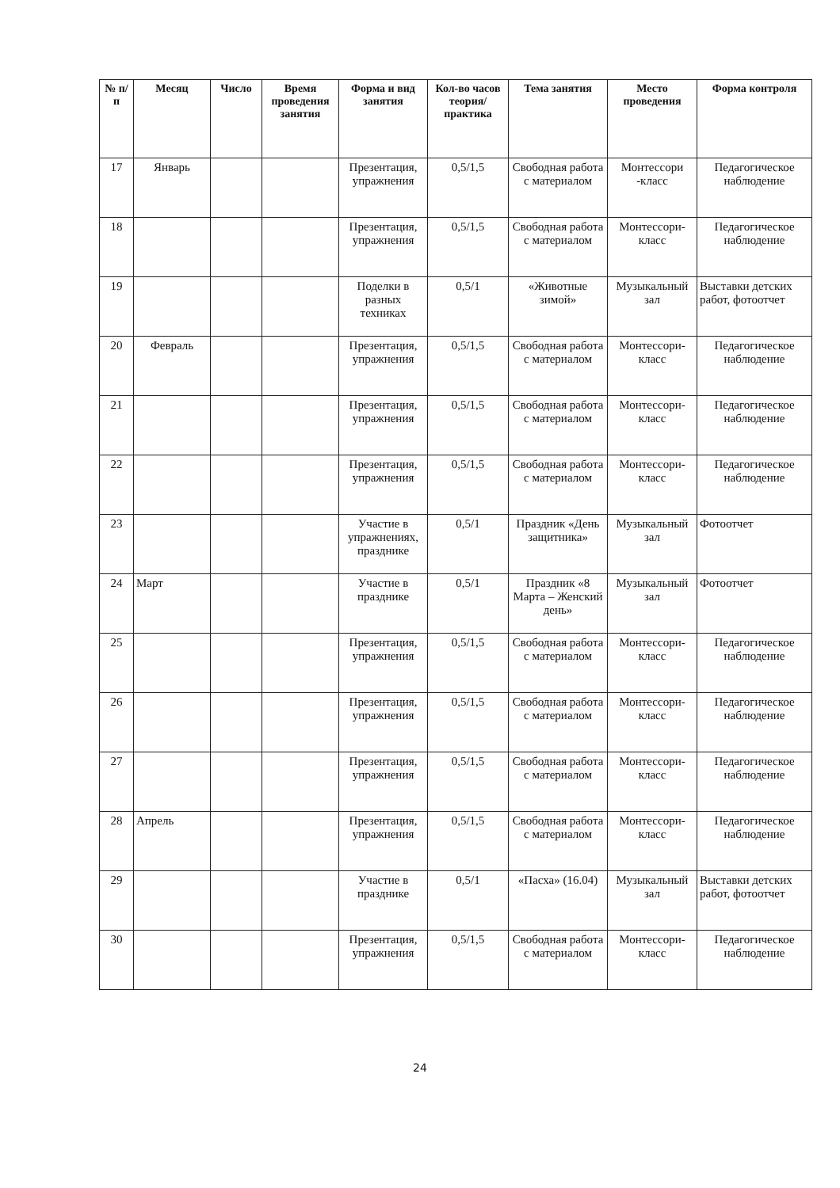| № п/п | Месяц | Число | Время проведения занятия | Форма и вид занятия | Кол-во часов теория/ практика | Тема занятия | Место проведения | Форма контроля |
| --- | --- | --- | --- | --- | --- | --- | --- | --- |
| 17 | Январь | | | Презентация, упражнения | 0,5/1,5 | Свободная работа с материалом | Монтессори -класс | Педагогическое наблюдение |
| 18 | | | | Презентация, упражнения | 0,5/1,5 | Свободная работа с материалом | Монтессори-класс | Педагогическое наблюдение |
| 19 | | | | Поделки в разных техниках | 0,5/1 | «Животные зимой» | Музыкальный зал | Выставки детских работ, фотоотчет |
| 20 | Февраль | | | Презентация, упражнения | 0,5/1,5 | Свободная работа с материалом | Монтессори-класс | Педагогическое наблюдение |
| 21 | | | | Презентация, упражнения | 0,5/1,5 | Свободная работа с материалом | Монтессори-класс | Педагогическое наблюдение |
| 22 | | | | Презентация, упражнения | 0,5/1,5 | Свободная работа с материалом | Монтессори-класс | Педагогическое наблюдение |
| 23 | | | | Участие в упражнениях, празднике | 0,5/1 | Праздник «День защитника» | Музыкальный зал | Фотоотчет |
| 24 | Март | | | Участие в празднике | 0,5/1 | Праздник «8 Марта – Женский день» | Музыкальный зал | Фотоотчет |
| 25 | | | | Презентация, упражнения | 0,5/1,5 | Свободная работа с материалом | Монтессори-класс | Педагогическое наблюдение |
| 26 | | | | Презентация, упражнения | 0,5/1,5 | Свободная работа с материалом | Монтессори-класс | Педагогическое наблюдение |
| 27 | | | | Презентация, упражнения | 0,5/1,5 | Свободная работа с материалом | Монтессори-класс | Педагогическое наблюдение |
| 28 | Апрель | | | Презентация, упражнения | 0,5/1,5 | Свободная работа с материалом | Монтессори-класс | Педагогическое наблюдение |
| 29 | | | | Участие в празднике | 0,5/1 | «Пасха» (16.04) | Музыкальный зал | Выставки детских работ, фотоотчет |
| 30 | | | | Презентация, упражнения | 0,5/1,5 | Свободная работа с материалом | Монтессори-класс | Педагогическое наблюдение |
24